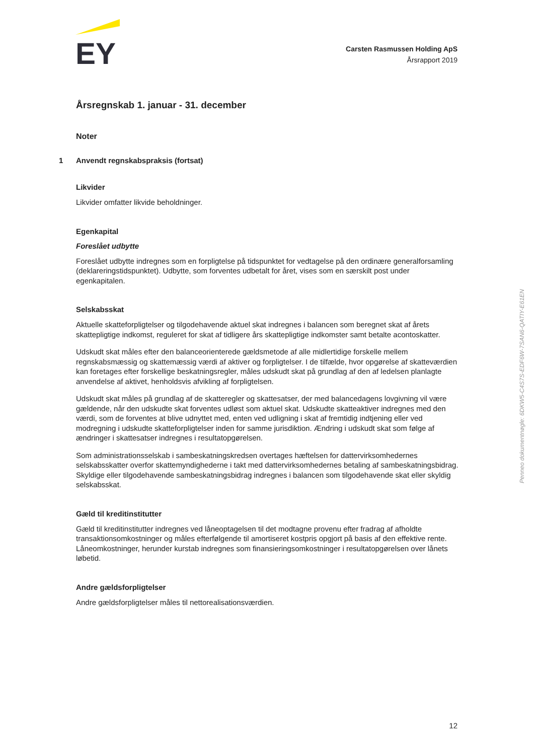EY
Carsten Rasmussen Holding ApS
Årsrapport 2019
Årsregnskab 1. januar - 31. december
Noter
1 Anvendt regnskabspraksis (fortsat)
Likvider
Likvider omfatter likvide beholdninger.
Egenkapital
Foreslået udbytte
Foreslået udbytte indregnes som en forpligtelse på tidspunktet for vedtagelse på den ordinære generalforsamling (deklareringstidspunktet). Udbytte, som forventes udbetalt for året, vises som en særskilt post under egenkapitalen.
Selskabsskat
Aktuelle skatteforpligtelser og tilgodehavende aktuel skat indregnes i balancen som beregnet skat af årets skattepligtige indkomst, reguleret for skat af tidligere års skattepligtige indkomster samt betalte acontoskatter.
Udskudt skat måles efter den balanceorienterede gældsmetode af alle midlertidige forskelle mellem regnskabsmæssig og skattemæssig værdi af aktiver og forpligtelser. I de tilfælde, hvor opgørelse af skatteværdien kan foretages efter forskellige beskatningsregler, måles udskudt skat på grundlag af den af ledelsen planlagte anvendelse af aktivet, henholdsvis afvikling af forpligtelsen.
Udskudt skat måles på grundlag af de skatteregler og skattesatser, der med balancedagens lovgivning vil være gældende, når den udskudte skat forventes udløst som aktuel skat. Udskudte skatteaktiver indregnes med den værdi, som de forventes at blive udnyttet med, enten ved udligning i skat af fremtidig indtjening eller ved modregning i udskudte skatteforpligtelser inden for samme jurisdiktion. Ændring i udskudt skat som følge af ændringer i skattesatser indregnes i resultatopgørelsen.
Som administrationsselskab i sambeskatningskredsen overtages hæftelsen for dattervirksomhedernes selskabsskatter overfor skattemyndighederne i takt med dattervirksomhedernes betaling af sambeskatningsbidrag. Skyldige eller tilgodehavende sambeskatningsbidrag indregnes i balancen som tilgodehavende skat eller skyldig selskabsskat.
Gæld til kreditinstitutter
Gæld til kreditinstitutter indregnes ved låneoptagelsen til det modtagne provenu efter fradrag af afholdte transaktionsomkostninger og måles efterfølgende til amortiseret kostpris opgjort på basis af den effektive rente. Låneomkostninger, herunder kurstab indregnes som finansieringsomkostninger i resultatopgørelsen over lånets løbetid.
Andre gældsforpligtelser
Andre gældsforpligtelser måles til nettorealisationsværdien.
Penneo dokumentnøgle: 6DKW5-C4S7S-EDF6W-7SAN6-QATIY-E61EN
12